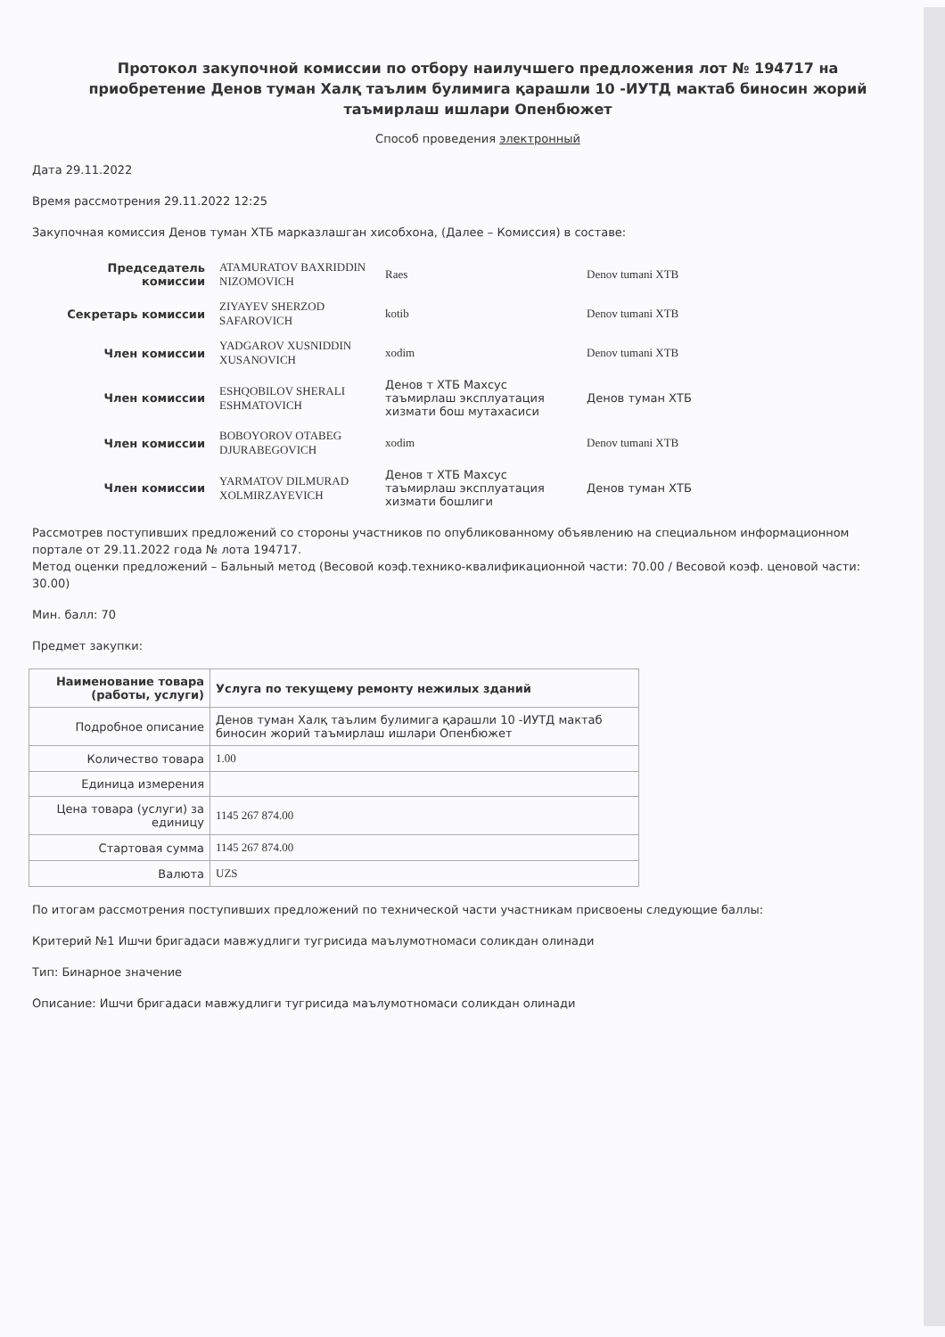Протокол закупочной комиссии по отбору наилучшего предложения лот № 194717 на приобретение Денов туман Халқ таълим булимига қарашли 10 -ИУТД мактаб биносин жорий таъмирлаш ишлари Опенбюжет
Способ проведения электронный
Дата 29.11.2022
Время рассмотрения 29.11.2022 12:25
Закупочная комиссия Денов туман ХТБ марказлашган хисобхона, (Далее – Комиссия) в составе:
| Председатель комиссии | ATAMURATOV BAXRIDDIN NIZOMOVICH | Raes | Denov tumani XTB |
| Секретарь комиссии | ZIYAYEV SHERZOD SAFAROVICH | kotib | Denov tumani XTB |
| Член комиссии | YADGAROV XUSNIDDIN XUSANOVICH | xodim | Denov tumani XTB |
| Член комиссии | ESHQOBILOV SHERALI ESHMATOVICH | Денов т ХТБ Махсус таъмирлаш эксплуатация хизмати бош мутахасиси | Денов туман ХТБ |
| Член комиссии | BOBOYOROV OTABEG DJURABEGOVICH | xodim | Denov tumani XTB |
| Член комиссии | YARMATOV DILMURAD XOLMIRZAYEVICH | Денов т ХТБ Махсус таъмирлаш эксплуатация хизмати бошлиги | Денов туман ХТБ |
Рассмотрев поступивших предложений со стороны участников по опубликованному объявлению на специальном информационном портале от 29.11.2022 года № лота 194717.
Метод оценки предложений – Бальный метод (Весовой коэф.технико-квалификационной части: 70.00 / Весовой коэф. ценовой части: 30.00)
Мин. балл: 70
Предмет закупки:
| Наименование товара (работы, услуги) | Услуга по текущему ремонту нежилых зданий |
| Подробное описание | Денов туман Халқ таълим булимига қарашли 10 -ИУТД мактаб биносин жорий таъмирлаш ишлари Опенбюжет |
| Количество товара | 1.00 |
| Единица измерения | |
| Цена товара (услуги) за единицу | 1145 267 874.00 |
| Стартовая сумма | 1145 267 874.00 |
| Валюта | UZS |
По итогам рассмотрения поступивших предложений по технической части участникам присвоены следующие баллы:
Критерий №1 Ишчи бригадаси мавжудлиги тугрисида маълумотномаси соликдан олинади
Тип: Бинарное значение
Описание: Ишчи бригадаси мавжудлиги тугрисида маълумотномаси соликдан олинади